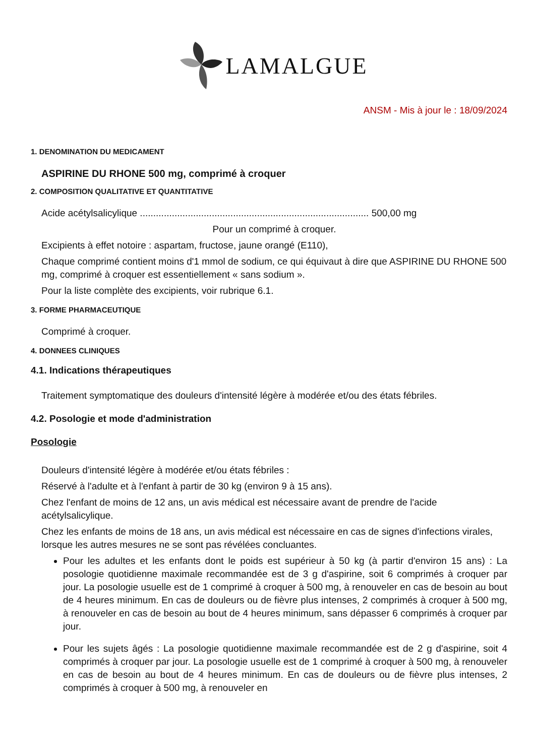LAMALGUE
ANSM - Mis à jour le : 18/09/2024
1. DENOMINATION DU MEDICAMENT
ASPIRINE DU RHONE 500 mg, comprimé à croquer
2. COMPOSITION QUALITATIVE ET QUANTITATIVE
Acide acétylsalicylique ...................................................................................... 500,00 mg
Pour un comprimé à croquer.
Excipients à effet notoire : aspartam, fructose, jaune orangé (E110),
Chaque comprimé contient moins d'1 mmol de sodium, ce qui équivaut à dire que ASPIRINE DU RHONE 500 mg, comprimé à croquer est essentiellement « sans sodium ».
Pour la liste complète des excipients, voir rubrique 6.1.
3. FORME PHARMACEUTIQUE
Comprimé à croquer.
4. DONNEES CLINIQUES
4.1. Indications thérapeutiques
Traitement symptomatique des douleurs d'intensité légère à modérée et/ou des états fébriles.
4.2. Posologie et mode d'administration
Posologie
Douleurs d'intensité légère à modérée et/ou états fébriles :
Réservé à l'adulte et à l'enfant à partir de 30 kg (environ 9 à 15 ans).
Chez l'enfant de moins de 12 ans, un avis médical est nécessaire avant de prendre de l'acide acétylsalicylique.
Chez les enfants de moins de 18 ans, un avis médical est nécessaire en cas de signes d'infections virales, lorsque les autres mesures ne se sont pas révélées concluantes.
Pour les adultes et les enfants dont le poids est supérieur à 50 kg (à partir d'environ 15 ans) : La posologie quotidienne maximale recommandée est de 3 g d'aspirine, soit 6 comprimés à croquer par jour. La posologie usuelle est de 1 comprimé à croquer à 500 mg, à renouveler en cas de besoin au bout de 4 heures minimum. En cas de douleurs ou de fièvre plus intenses, 2 comprimés à croquer à 500 mg, à renouveler en cas de besoin au bout de 4 heures minimum, sans dépasser 6 comprimés à croquer par jour.
Pour les sujets âgés : La posologie quotidienne maximale recommandée est de 2 g d'aspirine, soit 4 comprimés à croquer par jour. La posologie usuelle est de 1 comprimé à croquer à 500 mg, à renouveler en cas de besoin au bout de 4 heures minimum. En cas de douleurs ou de fièvre plus intenses, 2 comprimés à croquer à 500 mg, à renouveler en